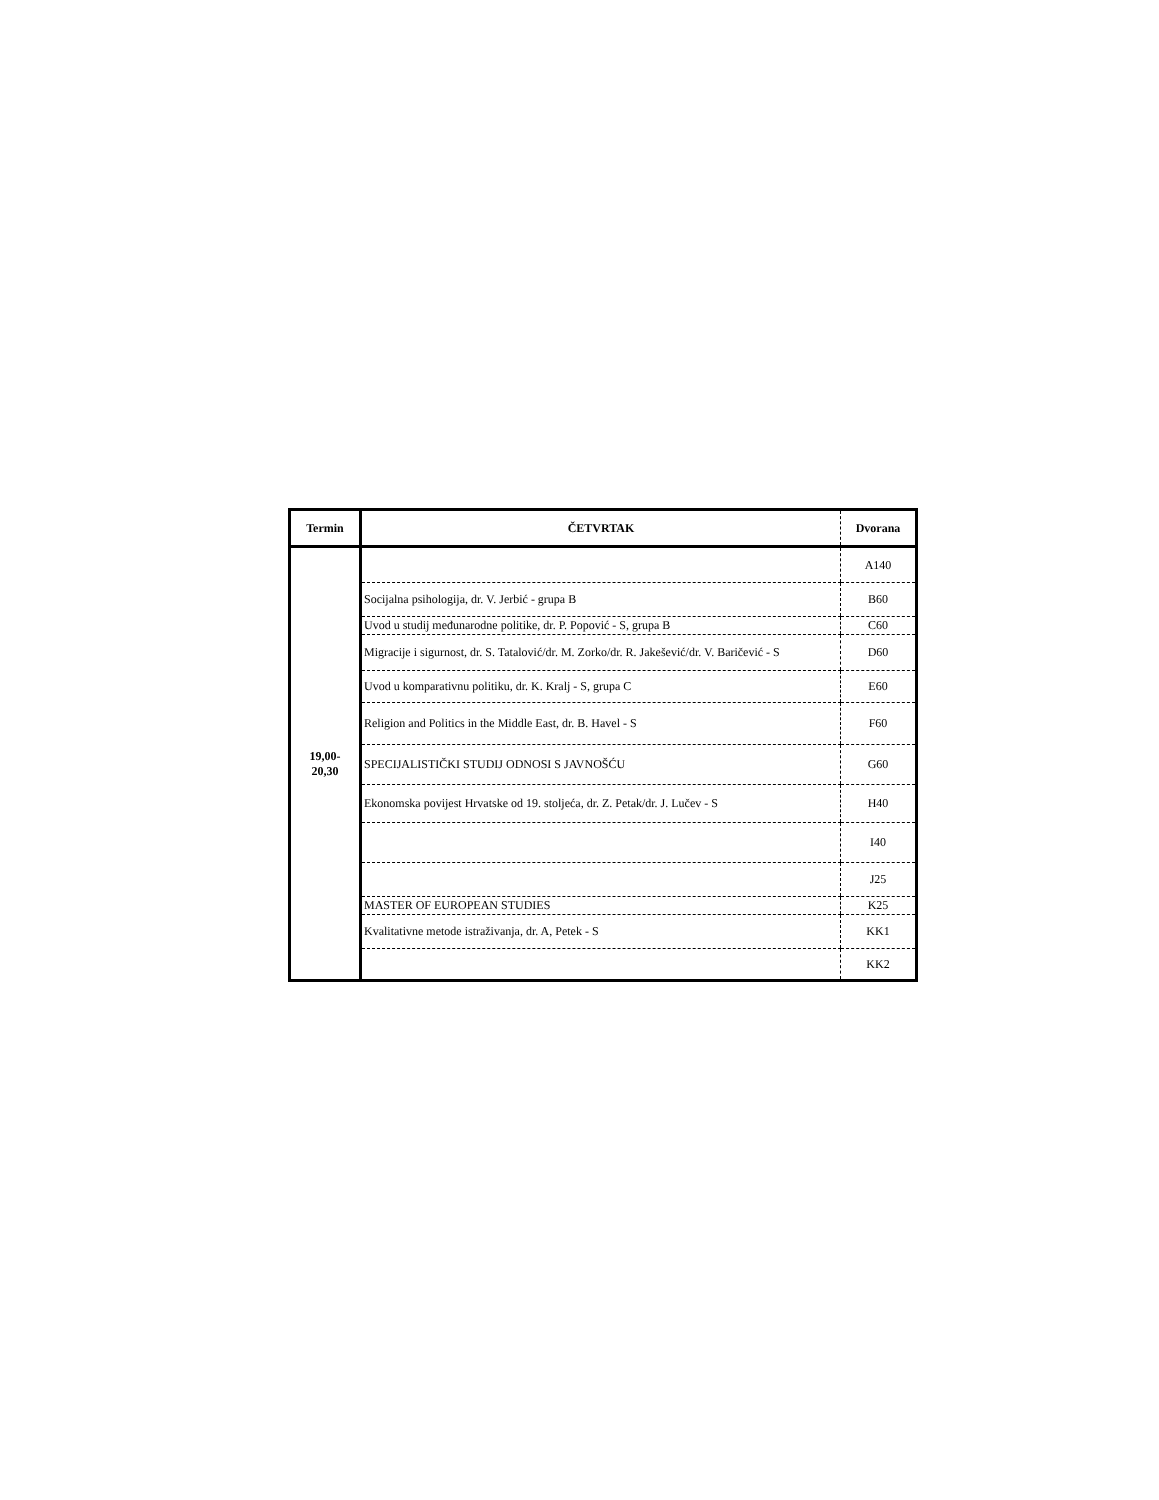| Termin | ČETVRTAK | Dvorana |
| --- | --- | --- |
| 19,00- 20,30 | | A140 |
| | Socijalna psihologija, dr. V. Jerbić - grupa B | B60 |
| | Uvod u studij međunarodne politike, dr. P. Popović - S, grupa B | C60 |
| | Migracije i sigurnost, dr. S. Tatalović/dr. M. Zorko/dr. R. Jakešević/dr. V. Baričević - S | D60 |
| | Uvod u komparativnu politiku, dr. K. Kralj - S, grupa C | E60 |
| | Religion and Politics in the Middle East, dr. B. Havel - S | F60 |
| | SPECIJALISTIČKI STUDIJ ODNOSI S JAVNOŠĆU | G60 |
| | Ekonomska povijest Hrvatske od 19. stoljeća, dr. Z. Petak/dr. J. Lučev - S | H40 |
| | | I40 |
| | | J25 |
| | MASTER OF EUROPEAN STUDIES | K25 |
| | Kvalitativne metode istraživanja, dr. A, Petek - S | KK1 |
| | | KK2 |